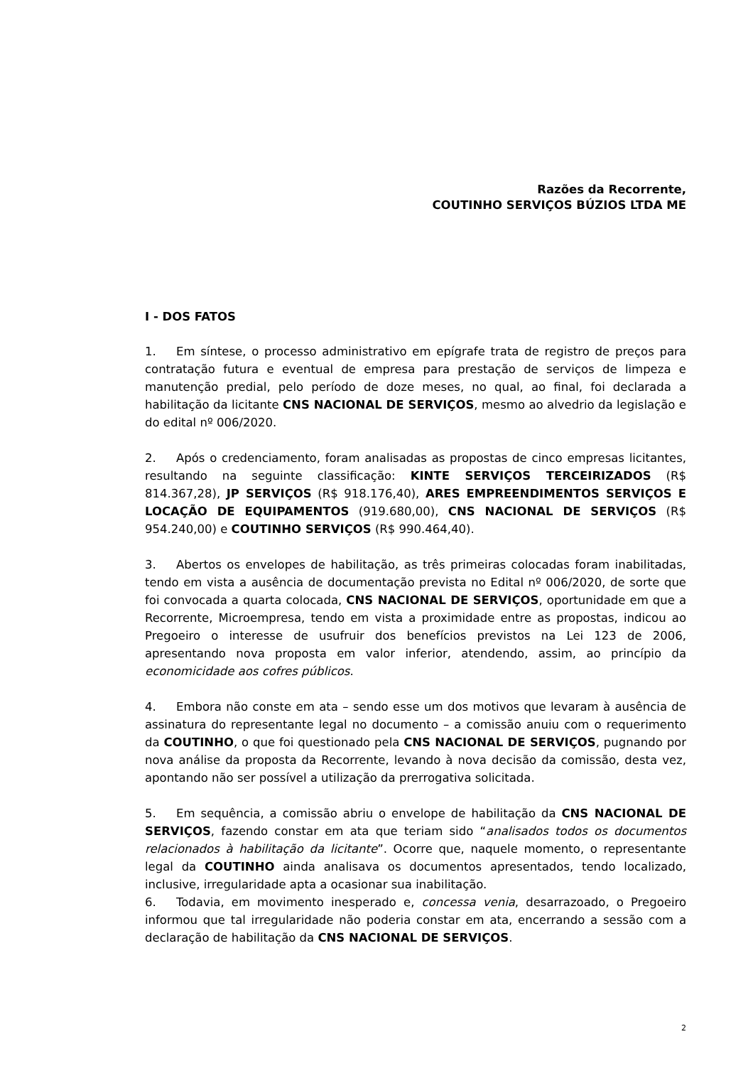Razões da Recorrente,
COUTINHO SERVIÇOS BÚZIOS LTDA ME
I - DOS FATOS
1. Em síntese, o processo administrativo em epígrafe trata de registro de preços para contratação futura e eventual de empresa para prestação de serviços de limpeza e manutenção predial, pelo período de doze meses, no qual, ao final, foi declarada a habilitação da licitante CNS NACIONAL DE SERVIÇOS, mesmo ao alvedrio da legislação e do edital nº 006/2020.
2. Após o credenciamento, foram analisadas as propostas de cinco empresas licitantes, resultando na seguinte classificação: KINTE SERVIÇOS TERCEIRIZADOS (R$ 814.367,28), JP SERVIÇOS (R$ 918.176,40), ARES EMPREENDIMENTOS SERVIÇOS E LOCAÇÃO DE EQUIPAMENTOS (919.680,00), CNS NACIONAL DE SERVIÇOS (R$ 954.240,00) e COUTINHO SERVIÇOS (R$ 990.464,40).
3. Abertos os envelopes de habilitação, as três primeiras colocadas foram inabilitadas, tendo em vista a ausência de documentação prevista no Edital nº 006/2020, de sorte que foi convocada a quarta colocada, CNS NACIONAL DE SERVIÇOS, oportunidade em que a Recorrente, Microempresa, tendo em vista a proximidade entre as propostas, indicou ao Pregoeiro o interesse de usufruir dos benefícios previstos na Lei 123 de 2006, apresentando nova proposta em valor inferior, atendendo, assim, ao princípio da economicidade aos cofres públicos.
4. Embora não conste em ata – sendo esse um dos motivos que levaram à ausência de assinatura do representante legal no documento – a comissão anuiu com o requerimento da COUTINHO, o que foi questionado pela CNS NACIONAL DE SERVIÇOS, pugnando por nova análise da proposta da Recorrente, levando à nova decisão da comissão, desta vez, apontando não ser possível a utilização da prerrogativa solicitada.
5. Em sequência, a comissão abriu o envelope de habilitação da CNS NACIONAL DE SERVIÇOS, fazendo constar em ata que teriam sido “analisados todos os documentos relacionados à habilitação da licitante”. Ocorre que, naquele momento, o representante legal da COUTINHO ainda analisava os documentos apresentados, tendo localizado, inclusive, irregularidade apta a ocasionar sua inabilitação.
6. Todavia, em movimento inesperado e, concessa venia, desarrazoado, o Pregoeiro informou que tal irregularidade não poderia constar em ata, encerrando a sessão com a declaração de habilitação da CNS NACIONAL DE SERVIÇOS.
2